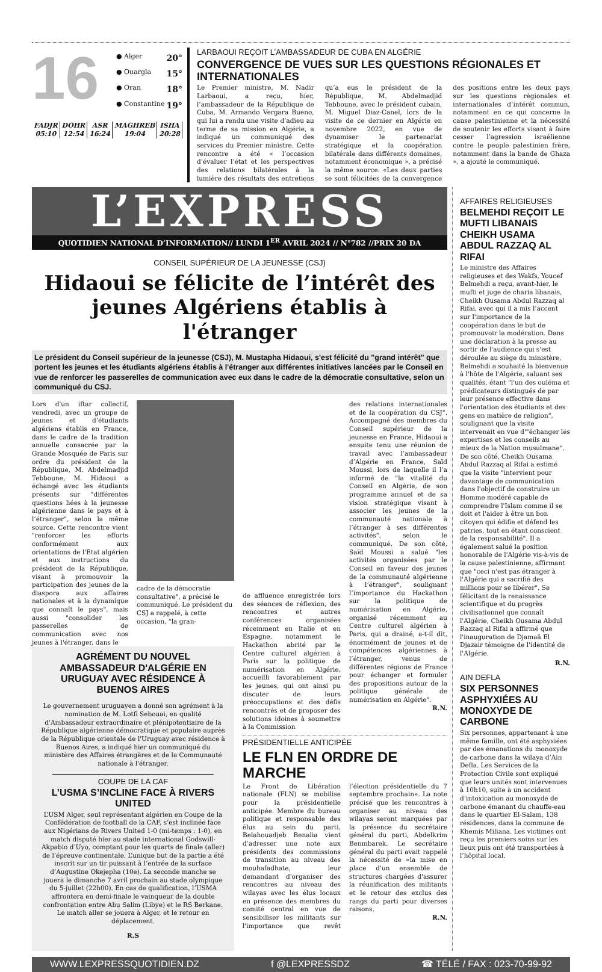16
● Alger 20°
● Ouargla 15°
● Oran 18°
● Constantine 19°
| FADJR | DOHR | ASR | MAGHREB | ISHA |
| --- | --- | --- | --- | --- |
| 05:10 | 12:54 | 16:24 | 19:04 | 20:28 |
LARBAOUI REÇOIT L’AMBASSADEUR DE CUBA EN ALGÉRIE
CONVERGENCE DE VUES SUR LES QUESTIONS RÉGIONALES ET INTERNATIONALES
Le Premier ministre, M. Nadir Larbaoui, a reçu, hier, l’ambassadeur de la République de Cuba, M. Armando Vergara Bueno, qui lui a rendu une visite d’adieu au terme de sa mission en Algérie, a indiqué un communiqué des services du Premier ministre. Cette rencontre a été « l’occasion d’évaluer l’état et les perspectives des relations bilatérales à la lumière des résultats des entretiens qu’a eus le président de la République, M. Abdelmadjid Tebboune, avec le président cubain, M. Miguel Diaz-Canel, lors de la visite de ce dernier en Algérie en novembre 2022, en vue de dynamiser le partenariat stratégique et la coopération bilatérale dans différents domaines, notamment économique », a précisé la même source. «Les deux parties se sont félicitées de la convergence des positions entre les deux pays sur les questions régionales et internationales d’intérêt commun, notamment en ce qui concerne la cause palestinienne et la nécessité de soutenir les efforts visant à faire cesser l’agression israélienne contre le peuple palestinien frère, notamment dans la bande de Ghaza », a ajouté le communiqué.
L’EXPRESS
QUOTIDIEN NATIONAL D’INFORMATION// LUNDI 1<sup>ER</sup> AVRIL 2024 // N°782 //PRIX 20 DA
CONSEIL SUPÉRIEUR DE LA JEUNESSE (CSJ)
Hidaoui se félicite de l’intérêt des jeunes Algériens établis à l'étranger
Le président du Conseil supérieur de la jeunesse (CSJ), M. Mustapha Hidaoui, s'est félicité du "grand intérêt" que portent les jeunes et les étudiants algériens établis à l'étranger aux différentes initiatives lancées par le Conseil en vue de renforcer les passerelles de communication avec eux dans le cadre de la démocratie consultative, selon un communiqué du CSJ.
Lors d'un iftar collectif, vendredi, avec un groupe de jeunes et d’étudiants algériens établis en France, dans le cadre de la tradition annuelle consacrée par la Grande Mosquée de Paris sur ordre du président de la République, M. Abdelmadjid Tebboune, M. Hidaoui a échangé avec les étudiants présents sur "différentes questions liées à la jeunesse algérienne dans le pays et à l’étranger", selon la même source. Cette rencontre vient "renforcer les efforts conformément aux orientations de l'Etat algérien et aux instructions du président de la République, visant à promouvoir la participation des jeunes de la diaspora aux affaires nationales et à la dynamique que connaît le pays", mais aussi "consolider les passerelles de communication avec nos jeunes à l'étranger, dans le
cadre de la démocratie consultative", a précisé le communiqué. Le président du CSJ a rappelé, à cette occasion, "la gran-
AGRÉMENT DU NOUVEL AMBASSADEUR D'ALGÉRIE EN URUGUAY AVEC RÉSIDENCE À BUENOS AIRES
Le gouvernement uruguayen a donné son agrément à la nomination de M. Lotfi Sebouai, en qualité d'Ambassadeur extraordinaire et plénipotentiaire de la République algérienne démocratique et populaire auprès de la République orientale de l'Uruguay avec résidence à Buenos Aires, a indiqué hier un communiqué du ministère des Affaires étrangères et de la Communauté nationale à l'étranger.
COUPE DE LA CAF
L’USMA S’INCLINE FACE À RIVERS UNITED
L’USM Alger, seul représentant algérien en Coupe de la Confédération de football de la CAF, s’est inclinée face aux Nigérians de Rivers United 1-0 (mi-temps : 1-0), en match disputé hier au stade international Godswill-Akpabio d’Uyo, comptant pour les quarts de finale (aller) de l’épreuve continentale. L’unique but de la partie a été inscrit sur un tir puissant à l’entrée de la surface d’Augustine Okejepha (10e). La seconde manche se jouera le dimanche 7 avril prochain au stade olympique du 5-juillet (22h00). En cas de qualification, l’USMA affrontera en demi-finale le vainqueur de la double confrontation entre Abu Salim (Libye) et le RS Berkane. Le match aller se jouera à Alger, et le retour en déplacement.
R.S
de affluence enregistrée lors des séances de réflexion, des rencontres et autres conférences organisées récemment en Italie et en Espagne, notamment le Hackathon abrité par le Centre culturel algérien à Paris sur la politique de numérisation en Algérie, accueilli favorablement par les jeunes, qui ont ainsi pu discuter de leurs préoccupations et des défis rencontrés et de proposer des solutions idoines à soumettre à la Commission
des relations internationales et de la coopération du CSJ". Accompagné des membres du Conseil supérieur de la jeunesse en France, Hidaoui a ensuite tenu une réunion de travail avec l’ambassadeur d’Algérie en France, Saïd Moussi, lors de laquelle il l’a informé de "la vitalité du Conseil en Algérie, de son programme annuel et de sa vision stratégique visant à associer les jeunes de la communauté nationale à l’étranger à ses différentes activités", selon le communiqué. De son côté, Saïd Moussi a salué "les activités organisées par le Conseil en faveur des jeunes de la communauté algérienne à l’étranger", soulignant l’importance du Hackathon sur la politique de numérisation en Algérie, organisé récemment au Centre culturel algérien à Paris, qui a drainé, a-t-il dit, énormément de jeunes et de compétences algériennes à l’étranger, venus de différentes régions de France pour échanger et formuler des propositions autour de la politique générale de numérisation en Algérie".
R.N.
PRÉSIDENTIELLE ANTICIPÉE
LE FLN EN ORDRE DE MARCHE
Le Front de Libération nationale (FLN) se mobilise pour la présidentielle anticipée. Membre du bureau politique et responsable des élus au sein du parti, Belahouadjeb Benalia vient d’adresser une note aux présidents des commissions de transition au niveau des mouhafadhate, leur demandant d'organiser des rencontres au niveau des wilayas avec les élus locaux en présence des membres du comité central en vue de sensibiliser les militants sur l'importance que revêt l’élection présidentielle du 7 septembre prochain». La note précisé que les rencontres à organiser au niveau des wilayas seront marquées par la présence du secrétaire général du parti, Abdelkrim Benmbarek. Le secrétaire général du parti avait rappelé la nécessité de «la mise en place d'un ensemble de structures chargées d'assurer la réunification des militants et le retour des exclus des rangs du parti pour diverses raisons.
R.N.
AFFAIRES RELIGIEUSES
BELMEHDI REÇOIT LE MUFTI LIBANAIS CHEIKH USAMA ABDUL RAZZAQ AL RIFAI
Le ministre des Affaires religieuses et des Wakfs, Youcef Belmehdi a reçu, avant-hier, le mufti et juge de charia libanais, Cheikh Ousama Abdul Razzaq al Rifai, avec qui il a mis l’accent sur l'importance de la coopération dans le but de promouvoir la modération. Dans une déclaration à la presse au sortir de l'audience qui s'est déroulée au siège du ministère, Belmehdi a souhaité la bienvenue à l'hôte de l'Algérie, saluant ses qualités, étant "l'un des ouléma et prédicateurs distingués de par leur présence effective dans l'orientation des étudiants et des gens en matière de religion", soulignant que la visite intervenait en vue d'"échanger les expertises et les conseils au mieux de la Nation musulmane". De son côté, Cheikh Ousama Abdul Razzaq al Rifai a estimé que la visite "intervient pour davantage de communication dans l'objectif de construire un Homme modéré capable de comprendre l'Islam comme il se doit et l'aider à être un bon citoyen qui édifie et défend les patries, tout en étant conscient de la responsabilité". Il a également salué la position honorable de l'Algérie vis-à-vis de la cause palestinienne, affirmant que "ceci n'est pas étranger à l'Algérie qui a sacrifié des millions pour se libérer". Se félicitant de la renaissance scientifique et du progrès civilisationnel que connaît l'Algérie, Cheikh Ousama Abdul Razzaq al Rifai a affirmé que l'inauguration de Djamaâ El Djazair témoigne de l'identité de l'Algérie.
R.N.
AIN DEFLA
SIX PERSONNES ASPHYXIÉES AU MONOXYDE DE CARBONE
Six personnes, appartenant à une même famille, ont été asphyxiées par des émanations du monoxyde de carbone dans la wilaya d’Ain Defla. Les Services de la Protection Civile sont expliqué que leurs unités sont intervenues à 10h10, suite à un accident d’intoxication au monoxyde de carbone émanant du chauffe-eau dans le quartier El-Salam, 138 résidences, dans la commune de Khemis Miliana. Les victimes ont reçu les premiers soins sur les lieux puis ont été transportées à l’hôpital local.
WWW.LEXPRESSQUOTIDIEN.DZ f @LEXPRESSDZ ☎ TÉLÉ / FAX : 023-70-99-92